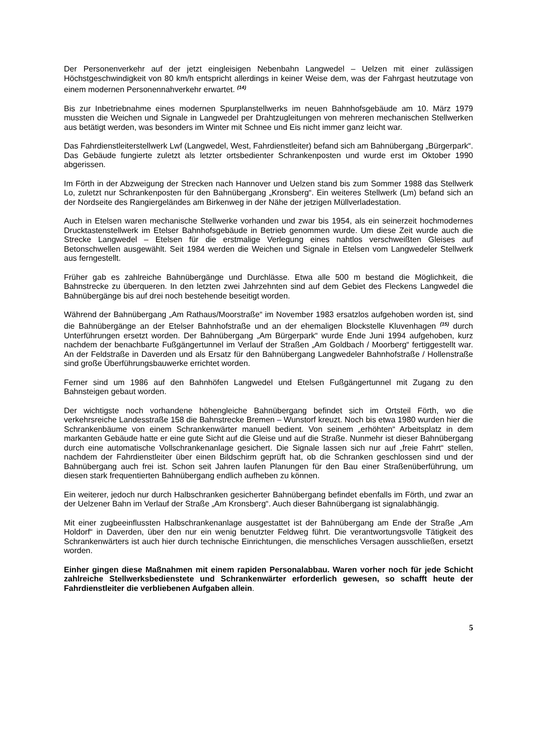Der Personenverkehr auf der jetzt eingleisigen Nebenbahn Langwedel – Uelzen mit einer zulässigen Höchstgeschwindigkeit von 80 km/h entspricht allerdings in keiner Weise dem, was der Fahrgast heutzutage von einem modernen Personennahverkehr erwartet. <sup>(14)</sup>
Bis zur Inbetriebnahme eines modernen Spurplanstellwerks im neuen Bahnhofsgebäude am 10. März 1979 mussten die Weichen und Signale in Langwedel per Drahtzugleitungen von mehreren mechanischen Stellwerken aus betätigt werden, was besonders im Winter mit Schnee und Eis nicht immer ganz leicht war.
Das Fahrdienstleiterstellwerk Lwf (Langwedel, West, Fahrdienstleiter) befand sich am Bahnübergang „Bürgerpark“. Das Gebäude fungierte zuletzt als letzter ortsbedienter Schrankenposten und wurde erst im Oktober 1990 abgerissen.
Im Förth in der Abzweigung der Strecken nach Hannover und Uelzen stand bis zum Sommer 1988 das Stellwerk Lo, zuletzt nur Schrankenposten für den Bahnübergang „Kronsberg“. Ein weiteres Stellwerk (Lm) befand sich an der Nordseite des Rangiergeländes am Birkenweg in der Nähe der jetzigen Müllverladestation.
Auch in Etelsen waren mechanische Stellwerke vorhanden und zwar bis 1954, als ein seinerzeit hochmodernes Drucktastenstellwerk im Etelser Bahnhofsgebäude in Betrieb genommen wurde. Um diese Zeit wurde auch die Strecke Langwedel – Etelsen für die erstmalige Verlegung eines nahtlos verschweißten Gleises auf Betonschwellen ausgewählt. Seit 1984 werden die Weichen und Signale in Etelsen vom Langwedeler Stellwerk aus ferngestellt.
Früher gab es zahlreiche Bahnübergänge und Durchlässe. Etwa alle 500 m bestand die Möglichkeit, die Bahnstrecke zu überqueren. In den letzten zwei Jahrzehnten sind auf dem Gebiet des Fleckens Langwedel die Bahnübergänge bis auf drei noch bestehende beseitigt worden.
Während der Bahnübergang „Am Rathaus/Moorstraße“ im November 1983 ersatzlos aufgehoben worden ist, sind die Bahnübergänge an der Etelser Bahnhofstraße und an der ehemaligen Blockstelle Kluvenhagen <sup>(15)</sup> durch Unterführungen ersetzt worden. Der Bahnübergang „Am Bürgerpark“ wurde Ende Juni 1994 aufgehoben, kurz nachdem der benachbarte Fußgängertunnel im Verlauf der Straßen „Am Goldbach / Moorberg“ fertiggestellt war. An der Feldstraße in Daverden und als Ersatz für den Bahnübergang Langwedeler Bahnhofstraße / Hollenstraße sind große Überführungsbauwerke errichtet worden.
Ferner sind um 1986 auf den Bahnhöfen Langwedel und Etelsen Fußgängertunnel mit Zugang zu den Bahnsteigen gebaut worden.
Der wichtigste noch vorhandene höhengleiche Bahnübergang befindet sich im Ortsteil Förth, wo die verkehrsreiche Landesstraße 158 die Bahnstrecke Bremen – Wunstorf kreuzt. Noch bis etwa 1980 wurden hier die Schrankenbäume von einem Schrankenwärter manuell bedient. Von seinem „erhöhten“ Arbeitsplatz in dem markanten Gebäude hatte er eine gute Sicht auf die Gleise und auf die Straße. Nunmehr ist dieser Bahnübergang durch eine automatische Vollschrankenanlage gesichert. Die Signale lassen sich nur auf „freie Fahrt“ stellen, nachdem der Fahrdienstleiter über einen Bildschirm geprüft hat, ob die Schranken geschlossen sind und der Bahnübergang auch frei ist. Schon seit Jahren laufen Planungen für den Bau einer Straßenüberführung, um diesen stark frequentierten Bahnübergang endlich aufheben zu können.
Ein weiterer, jedoch nur durch Halbschranken gesicherter Bahnübergang befindet ebenfalls im Förth, und zwar an der Uelzener Bahn im Verlauf der Straße „Am Kronsberg“. Auch dieser Bahnübergang ist signalabhängig.
Mit einer zugbeeinflussten Halbschrankenanlage ausgestattet ist der Bahnübergang am Ende der Straße „Am Holdorf“ in Daverden, über den nur ein wenig benutzter Feldweg führt. Die verantwortungsvolle Tätigkeit des Schrankenwärters ist auch hier durch technische Einrichtungen, die menschliches Versagen ausschließen, ersetzt worden.
Einher gingen diese Maßnahmen mit einem rapiden Personalabbau. Waren vorher noch für jede Schicht zahlreiche Stellwerksbedienstete und Schrankenwärter erforderlich gewesen, so schafft heute der Fahrdienstleiter die verbliebenen Aufgaben allein.
5